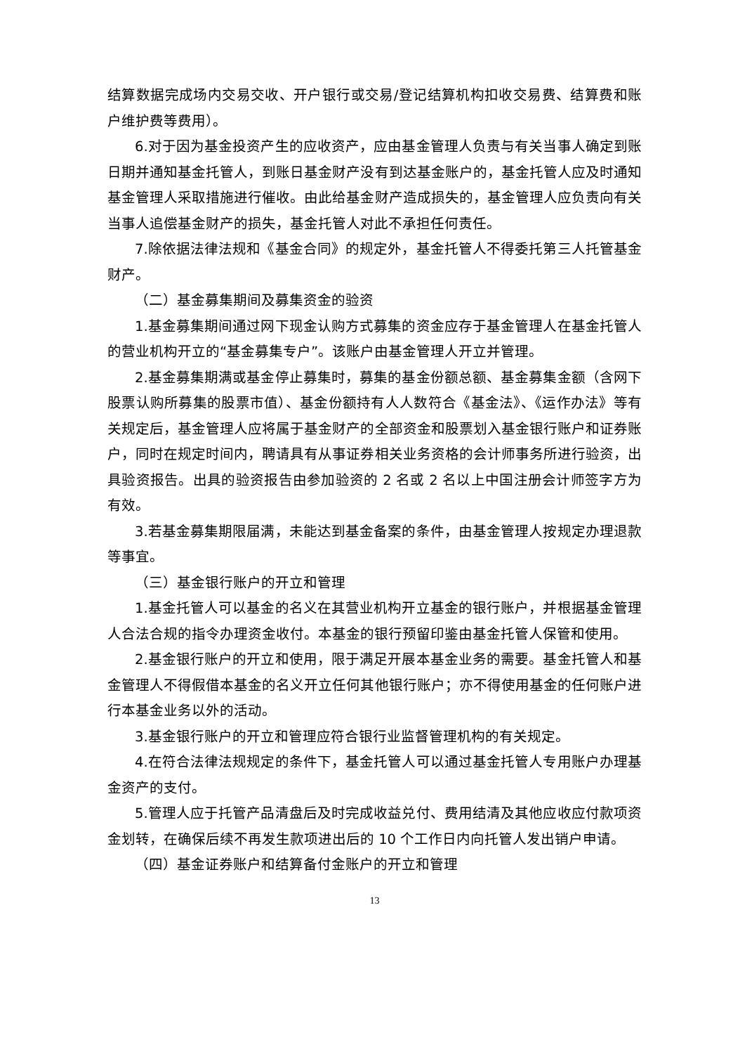结算数据完成场内交易交收、开户银行或交易/登记结算机构扣收交易费、结算费和账户维护费等费用）。
6.对于因为基金投资产生的应收资产，应由基金管理人负责与有关当事人确定到账日期并通知基金托管人，到账日基金财产没有到达基金账户的，基金托管人应及时通知基金管理人采取措施进行催收。由此给基金财产造成损失的，基金管理人应负责向有关当事人追偿基金财产的损失，基金托管人对此不承担任何责任。
7.除依据法律法规和《基金合同》的规定外，基金托管人不得委托第三人托管基金财产。
（二）基金募集期间及募集资金的验资
1.基金募集期间通过网下现金认购方式募集的资金应存于基金管理人在基金托管人的营业机构开立的“基金募集专户”。该账户由基金管理人开立并管理。
2.基金募集期满或基金停止募集时，募集的基金份额总额、基金募集金额（含网下股票认购所募集的股票市值）、基金份额持有人人数符合《基金法》、《运作办法》等有关规定后，基金管理人应将属于基金财产的全部资金和股票划入基金银行账户和证券账户，同时在规定时间内，聘请具有从事证券相关业务资格的会计师事务所进行验资，出具验资报告。出具的验资报告由参加验资的 2 名或 2 名以上中国注册会计师签字方为有效。
3.若基金募集期限届满，未能达到基金备案的条件，由基金管理人按规定办理退款等事宜。
（三）基金银行账户的开立和管理
1.基金托管人可以基金的名义在其营业机构开立基金的银行账户，并根据基金管理人合法合规的指令办理资金收付。本基金的银行预留印鉴由基金托管人保管和使用。
2.基金银行账户的开立和使用，限于满足开展本基金业务的需要。基金托管人和基金管理人不得假借本基金的名义开立任何其他银行账户；亦不得使用基金的任何账户进行本基金业务以外的活动。
3.基金银行账户的开立和管理应符合银行业监督管理机构的有关规定。
4.在符合法律法规规定的条件下，基金托管人可以通过基金托管人专用账户办理基金资产的支付。
5.管理人应于托管产品清盘后及时完成收益兑付、费用结清及其他应收应付款项资金划转，在确保后续不再发生款项进出后的 10 个工作日内向托管人发出销户申请。
（四）基金证券账户和结算备付金账户的开立和管理
13